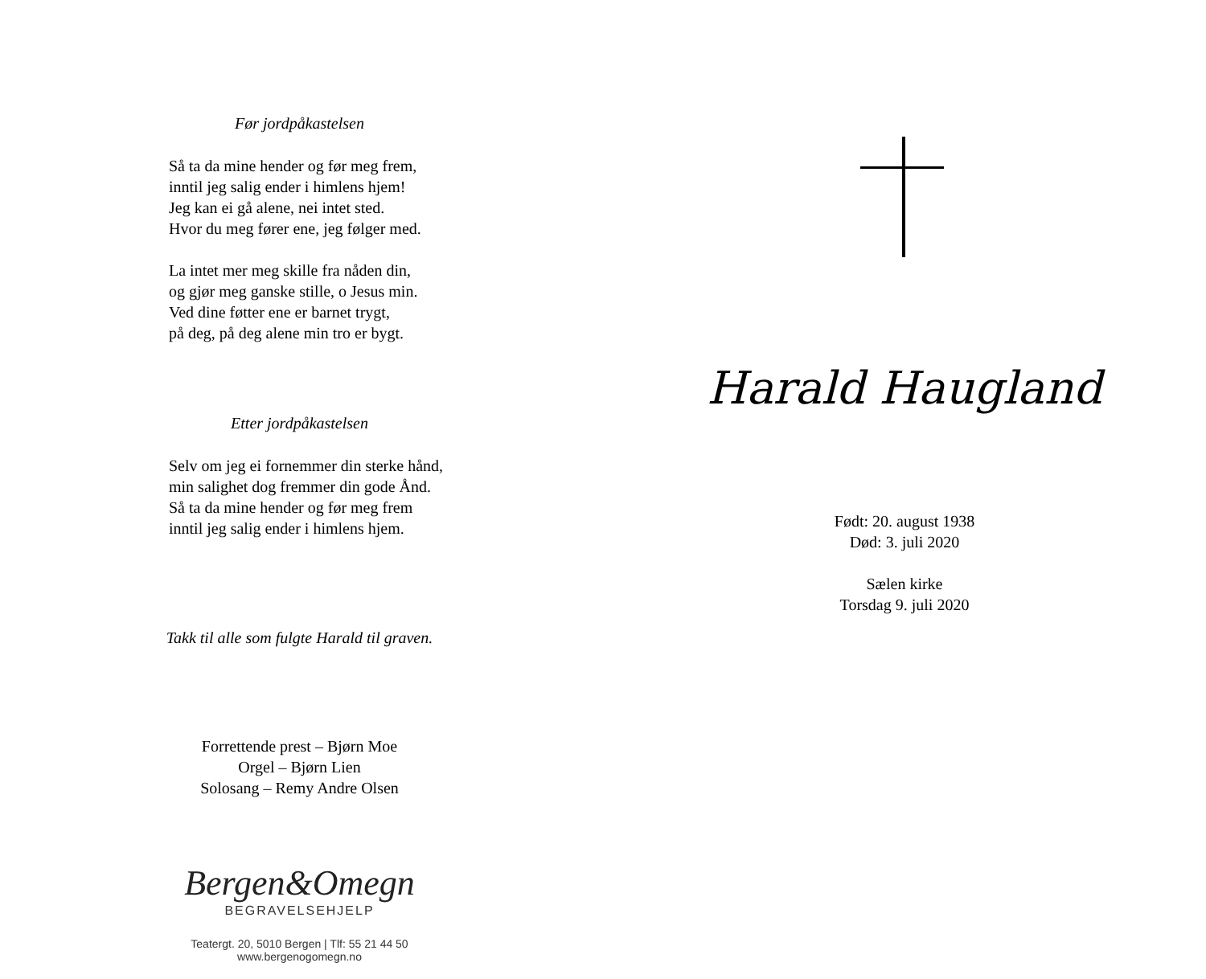Før jordpåkastelsen
Så ta da mine hender og før meg frem,
inntil jeg salig ender i himlens hjem!
Jeg kan ei gå alene, nei intet sted.
Hvor du meg fører ene, jeg følger med.
La intet mer meg skille fra nåden din,
og gjør meg ganske stille, o Jesus min.
Ved dine føtter ene er barnet trygt,
på deg, på deg alene min tro er bygt.
Etter jordpåkastelsen
Selv om jeg ei fornemmer din sterke hånd,
min salighet dog fremmer din gode Ånd.
Så ta da mine hender og før meg frem
inntil jeg salig ender i himlens hjem.
Takk til alle som fulgte Harald til graven.
Forrettende prest – Bjørn Moe
Orgel – Bjørn Lien
Solosang – Remy Andre Olsen
Bergen&Omegn
BEGRAVELSEHJELP
Teatergt. 20, 5010 Bergen | Tlf: 55 21 44 50
www.bergenogomegn.no
Harald Haugland
Født: 20. august 1938
Død: 3. juli 2020
Sælen kirke
Torsdag 9. juli 2020